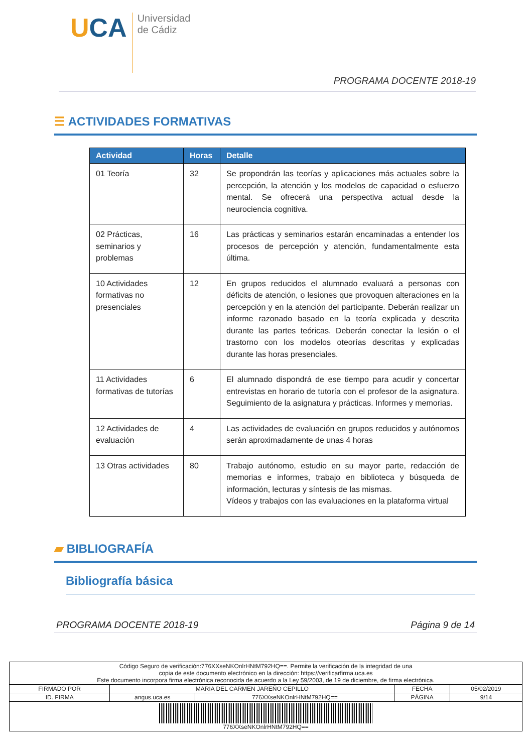UCA
Universidad
de Cádiz
PROGRAMA DOCENTE 2018-19
☰ ACTIVIDADES FORMATIVAS
| Actividad | Horas | Detalle |
| --- | --- | --- |
| 01 Teoría | 32 | Se propondrán las teorías y aplicaciones más actuales sobre la percepción, la atención y los modelos de capacidad o esfuerzo mental. Se ofrecerá una perspectiva actual desde la neurociencia cognitiva. |
| 02 Prácticas, seminarios y problemas | 16 | Las prácticas y seminarios estarán encaminadas a entender los procesos de percepción y atención, fundamentalmente esta última. |
| 10 Actividades formativas no presenciales | 12 | En grupos reducidos el alumnado evaluará a personas con déficits de atención, o lesiones que provoquen alteraciones en la percepción y en la atención del participante. Deberán realizar un informe razonado basado en la teoría explicada y descrita durante las partes teóricas. Deberán conectar la lesión o el trastorno con los modelos oteorías descritas y explicadas durante las horas presenciales. |
| 11 Actividades formativas de tutorías | 6 | El alumnado dispondrá de ese tiempo para acudir y concertar entrevistas en horario de tutoría con el profesor de la asignatura. Seguimiento de la asignatura y prácticas. Informes y memorias. |
| 12 Actividades de evaluación | 4 | Las actividades de evaluación en grupos reducidos y autónomos serán aproximadamente de unas 4 horas |
| 13 Otras actividades | 80 | Trabajo autónomo, estudio en su mayor parte, redacción de memorias e informes, trabajo en biblioteca y búsqueda de información, lecturas y síntesis de las mismas. Vídeos y trabajos con las evaluaciones en la plataforma virtual |
▰ BIBLIOGRAFÍA
Bibliografía básica
PROGRAMA DOCENTE 2018-19 Página 9 de 14
| Código Seguro de verificación:776XXseNKOnlrHNtM792HQ==. Permite la verificación de la integridad de una copia de este documento electrónico en la dirección: https://verificarfirma.uca.es Este documento incorpora firma electrónica reconocida de acuerdo a la Ley 59/2003, de 19 de diciembre, de firma electrónica. | | | | |
| FIRMADO POR | MARIA DEL CARMEN JAREÑO CEPILLO | | FECHA | 05/02/2019 |
| ID. FIRMA | angus.uca.es | 776XXseNKOnlrHNtM792HQ== | PÁGINA | 9/14 |
| 776XXseNKOnlrHNtM792HQ== | | | | |